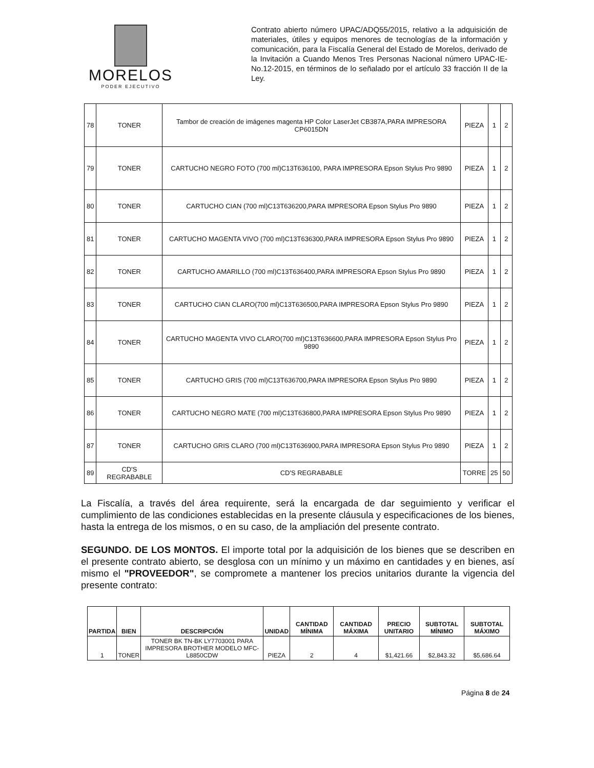MORELOS
PODER EJECUTIVO
Contrato abierto número UPAC/ADQ55/2015, relativo a la adquisición de materiales, útiles y equipos menores de tecnologías de la información y comunicación, para la Fiscalía General del Estado de Morelos, derivado de la Invitación a Cuando Menos Tres Personas Nacional número UPAC-IE-No.12-2015, en términos de lo señalado por el artículo 33 fracción II de la Ley.
| 78 | TONER | Tambor de creación de imágenes magenta HP Color LaserJet CB387A,PARA IMPRESORA CP6015DN | PIEZA | 1 | 2 |
| 79 | TONER | CARTUCHO NEGRO FOTO (700 ml)C13T636100, PARA IMPRESORA Epson Stylus Pro 9890 | PIEZA | 1 | 2 |
| 80 | TONER | CARTUCHO CIAN (700 ml)C13T636200,PARA IMPRESORA Epson Stylus Pro 9890 | PIEZA | 1 | 2 |
| 81 | TONER | CARTUCHO MAGENTA VIVO (700 ml)C13T636300,PARA IMPRESORA Epson Stylus Pro 9890 | PIEZA | 1 | 2 |
| 82 | TONER | CARTUCHO AMARILLO (700 ml)C13T636400,PARA IMPRESORA Epson Stylus Pro 9890 | PIEZA | 1 | 2 |
| 83 | TONER | CARTUCHO CIAN CLARO(700 ml)C13T636500,PARA IMPRESORA Epson Stylus Pro 9890 | PIEZA | 1 | 2 |
| 84 | TONER | CARTUCHO MAGENTA VIVO CLARO(700 ml)C13T636600,PARA IMPRESORA Epson Stylus Pro 9890 | PIEZA | 1 | 2 |
| 85 | TONER | CARTUCHO GRIS (700 ml)C13T636700,PARA IMPRESORA Epson Stylus Pro 9890 | PIEZA | 1 | 2 |
| 86 | TONER | CARTUCHO NEGRO MATE (700 ml)C13T636800,PARA IMPRESORA Epson Stylus Pro 9890 | PIEZA | 1 | 2 |
| 87 | TONER | CARTUCHO GRIS CLARO (700 ml)C13T636900,PARA IMPRESORA Epson Stylus Pro 9890 | PIEZA | 1 | 2 |
| 89 | CD'S REGRABABLE | CD'S REGRABABLE | TORRE | 25 | 50 |
La Fiscalía, a través del área requirente, será la encargada de dar seguimiento y verificar el cumplimiento de las condiciones establecidas en la presente cláusula y especificaciones de los bienes, hasta la entrega de los mismos, o en su caso, de la ampliación del presente contrato.
SEGUNDO. DE LOS MONTOS. El importe total por la adquisición de los bienes que se describen en el presente contrato abierto, se desglosa con un mínimo y un máximo en cantidades y en bienes, así mismo el "PROVEEDOR", se compromete a mantener los precios unitarios durante la vigencia del presente contrato:
| PARTIDA | BIEN | DESCRIPCIÓN | UNIDAD | CANTIDAD MÍNIMA | CANTIDAD MÁXIMA | PRECIO UNITARIO | SUBTOTAL MÍNIMO | SUBTOTAL MÁXIMO |
| --- | --- | --- | --- | --- | --- | --- | --- | --- |
| 1 | TONER | TONER BK TN-BK LY7703001 PARA IMPRESORA BROTHER MODELO MFC-L8850CDW | PIEZA | 2 | 4 | $1,421.66 | $2,843.32 | $5,686.64 |
Página 8 de 24